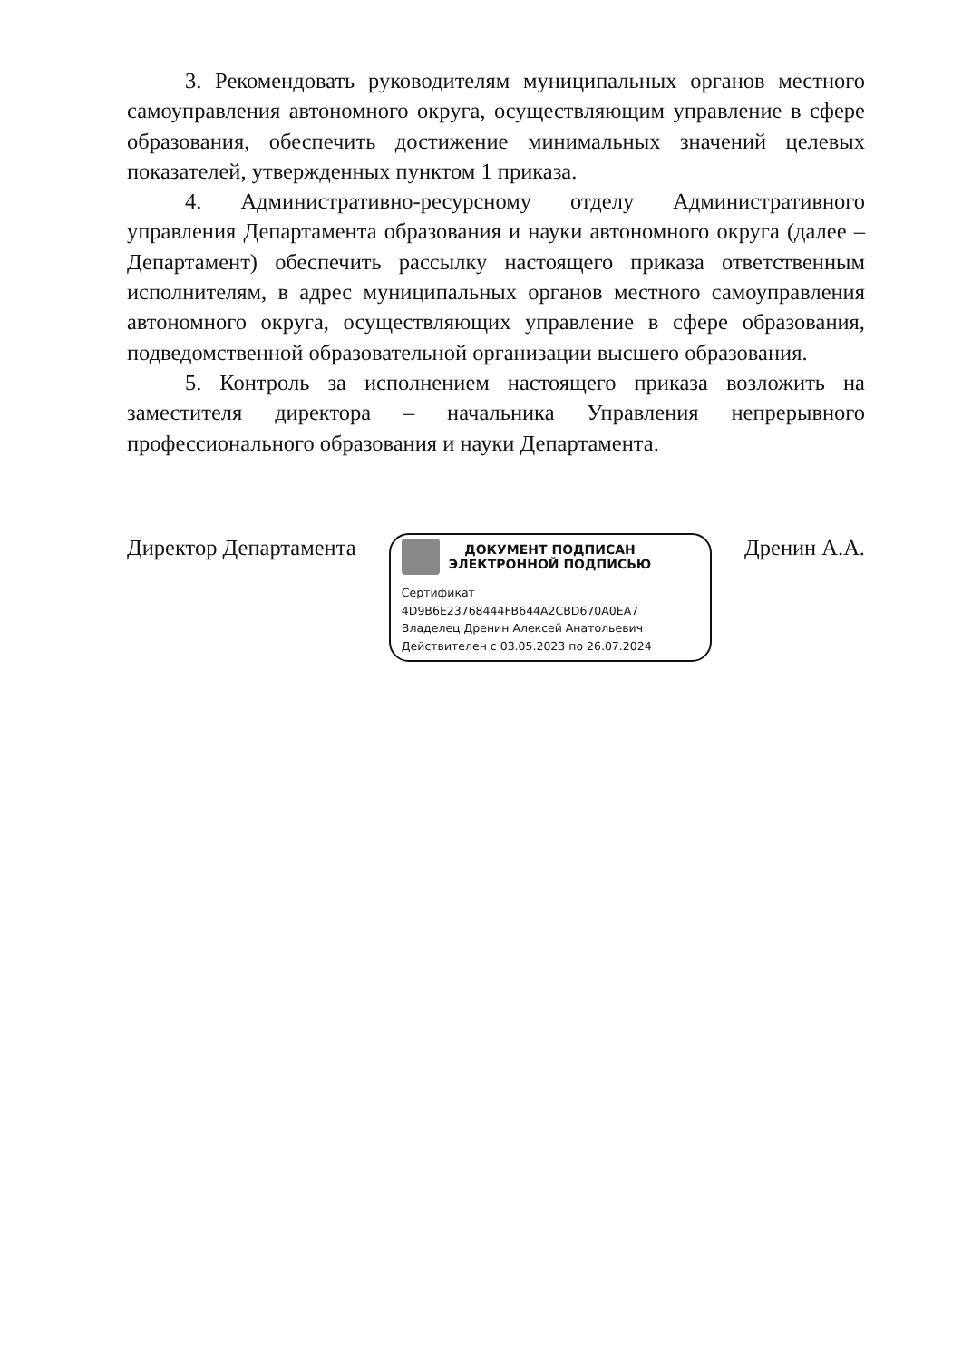3. Рекомендовать руководителям муниципальных органов местного самоуправления автономного округа, осуществляющим управление в сфере образования, обеспечить достижение минимальных значений целевых показателей, утвержденных пунктом 1 приказа.
4. Административно-ресурсному отделу Административного управления Департамента образования и науки автономного округа (далее – Департамент) обеспечить рассылку настоящего приказа ответственным исполнителям, в адрес муниципальных органов местного самоуправления автономного округа, осуществляющих управление в сфере образования, подведомственной образовательной организации высшего образования.
5. Контроль за исполнением настоящего приказа возложить на заместителя директора – начальника Управления непрерывного профессионального образования и науки Департамента.
Директор Департамента
ДОКУМЕНТ ПОДПИСАН
ЭЛЕКТРОННОЙ ПОДПИСЬЮ
Сертификат
4D9B6E23768444FB644A2CBD670A0EA7
Владелец Дренин Алексей Анатольевич
Действителен с 03.05.2023 по 26.07.2024
Дренин А.А.